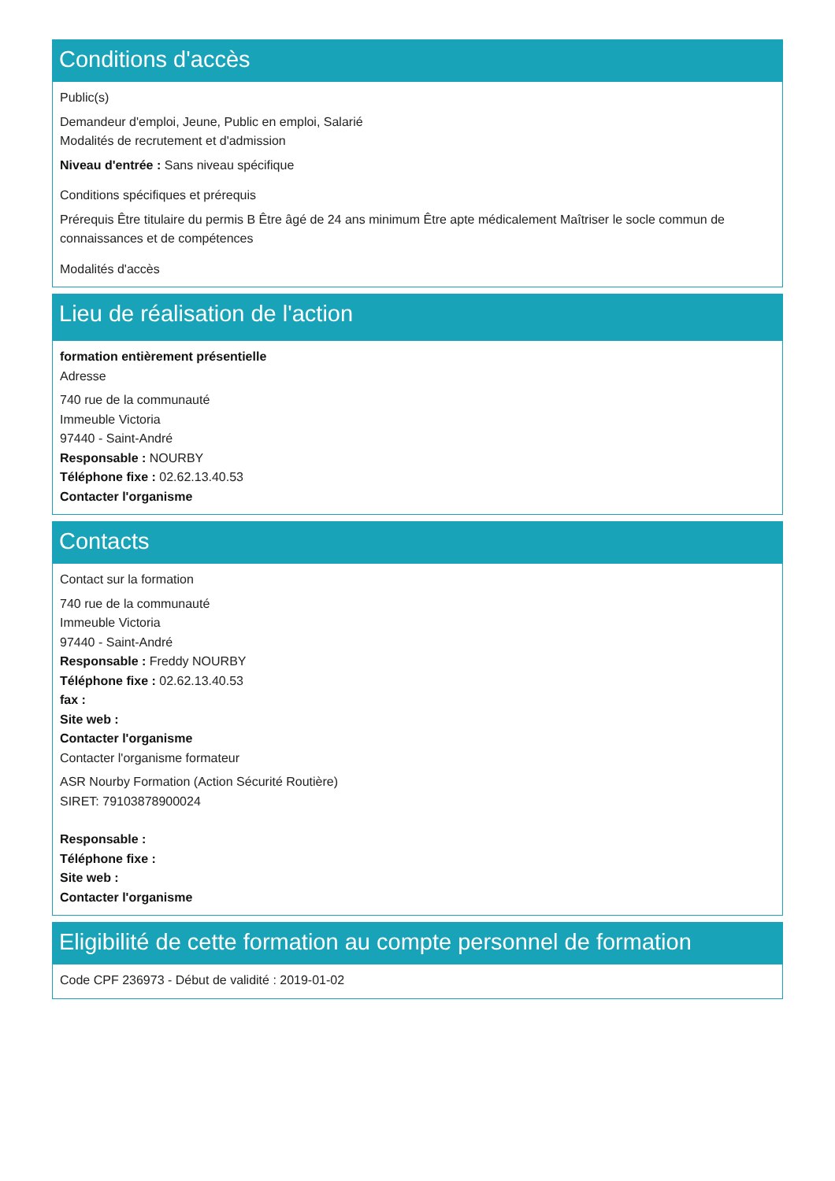Conditions d'accès
Public(s)
Demandeur d'emploi, Jeune, Public en emploi, Salarié
Modalités de recrutement et d'admission
Niveau d'entrée : Sans niveau spécifique
Conditions spécifiques et prérequis
Prérequis Être titulaire du permis B Être âgé de 24 ans minimum Être apte médicalement Maîtriser le socle commun de connaissances et de compétences
Modalités d'accès
Lieu de réalisation de l'action
formation entièrement présentielle
Adresse
740 rue de la communauté
Immeuble Victoria
97440 - Saint-André
Responsable : NOURBY
Téléphone fixe : 02.62.13.40.53
Contacter l'organisme
Contacts
Contact sur la formation
740 rue de la communauté
Immeuble Victoria
97440 - Saint-André
Responsable : Freddy NOURBY
Téléphone fixe : 02.62.13.40.53
fax :
Site web :
Contacter l'organisme
Contacter l'organisme formateur
ASR Nourby Formation (Action Sécurité Routière)
SIRET: 79103878900024
Responsable :
Téléphone fixe :
Site web :
Contacter l'organisme
Eligibilité de cette formation au compte personnel de formation
Code CPF 236973 - Début de validité : 2019-01-02